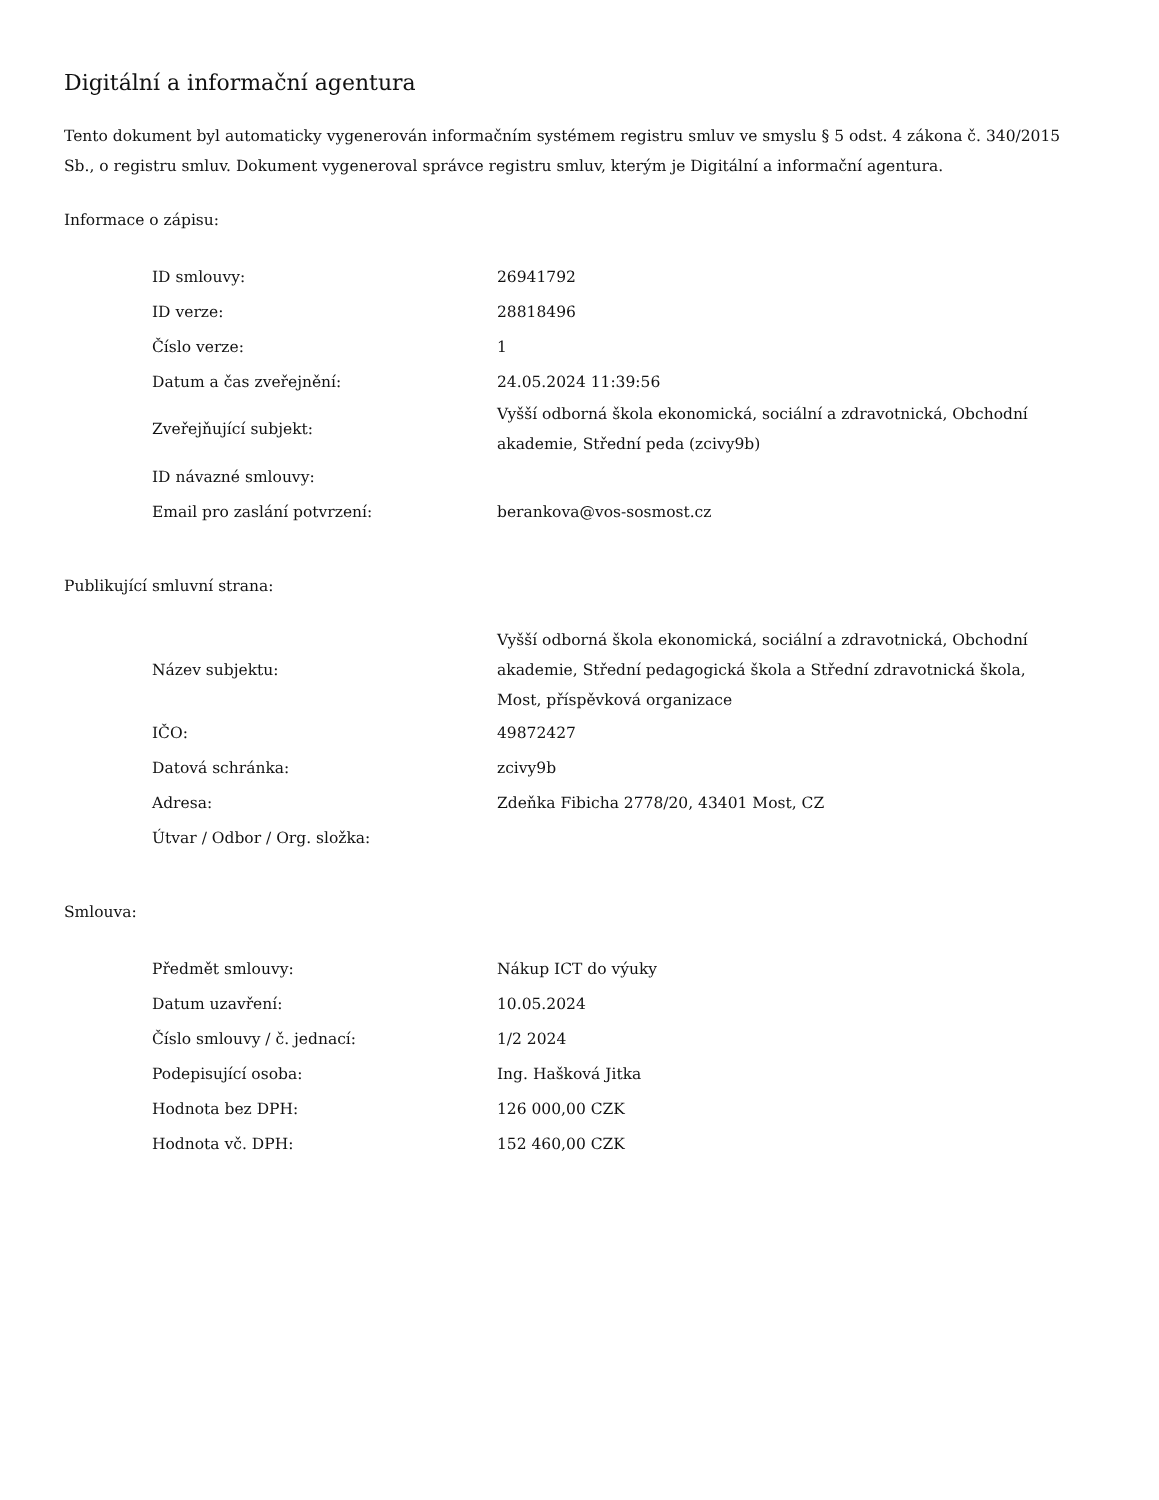Digitální a informační agentura
Tento dokument byl automaticky vygenerován informačním systémem registru smluv ve smyslu § 5 odst. 4 zákona č. 340/2015 Sb., o registru smluv. Dokument vygeneroval správce registru smluv, kterým je Digitální a informační agentura.
Informace o zápisu:
| ID smlouvy: | 26941792 |
| ID verze: | 28818496 |
| Číslo verze: | 1 |
| Datum a čas zveřejnění: | 24.05.2024 11:39:56 |
| Zveřejňující subjekt: | Vyšší odborná škola ekonomická, sociální a zdravotnická, Obchodní akademie, Střední peda (zcivy9b) |
| ID návazné smlouvy: | |
| Email pro zaslání potvrzení: | berankova@vos-sosmost.cz |
Publikující smluvní strana:
| Název subjektu: | Vyšší odborná škola ekonomická, sociální a zdravotnická, Obchodní akademie, Střední pedagogická škola a Střední zdravotnická škola, Most, příspěvková organizace |
| IČO: | 49872427 |
| Datová schránka: | zcivy9b |
| Adresa: | Zdeňka Fibicha 2778/20, 43401 Most, CZ |
| Útvar / Odbor / Org. složka: | |
Smlouva:
| Předmět smlouvy: | Nákup ICT do výuky |
| Datum uzavření: | 10.05.2024 |
| Číslo smlouvy / č. jednací: | 1/2 2024 |
| Podepisující osoba: | Ing. Hašková Jitka |
| Hodnota bez DPH: | 126 000,00 CZK |
| Hodnota vč. DPH: | 152 460,00 CZK |